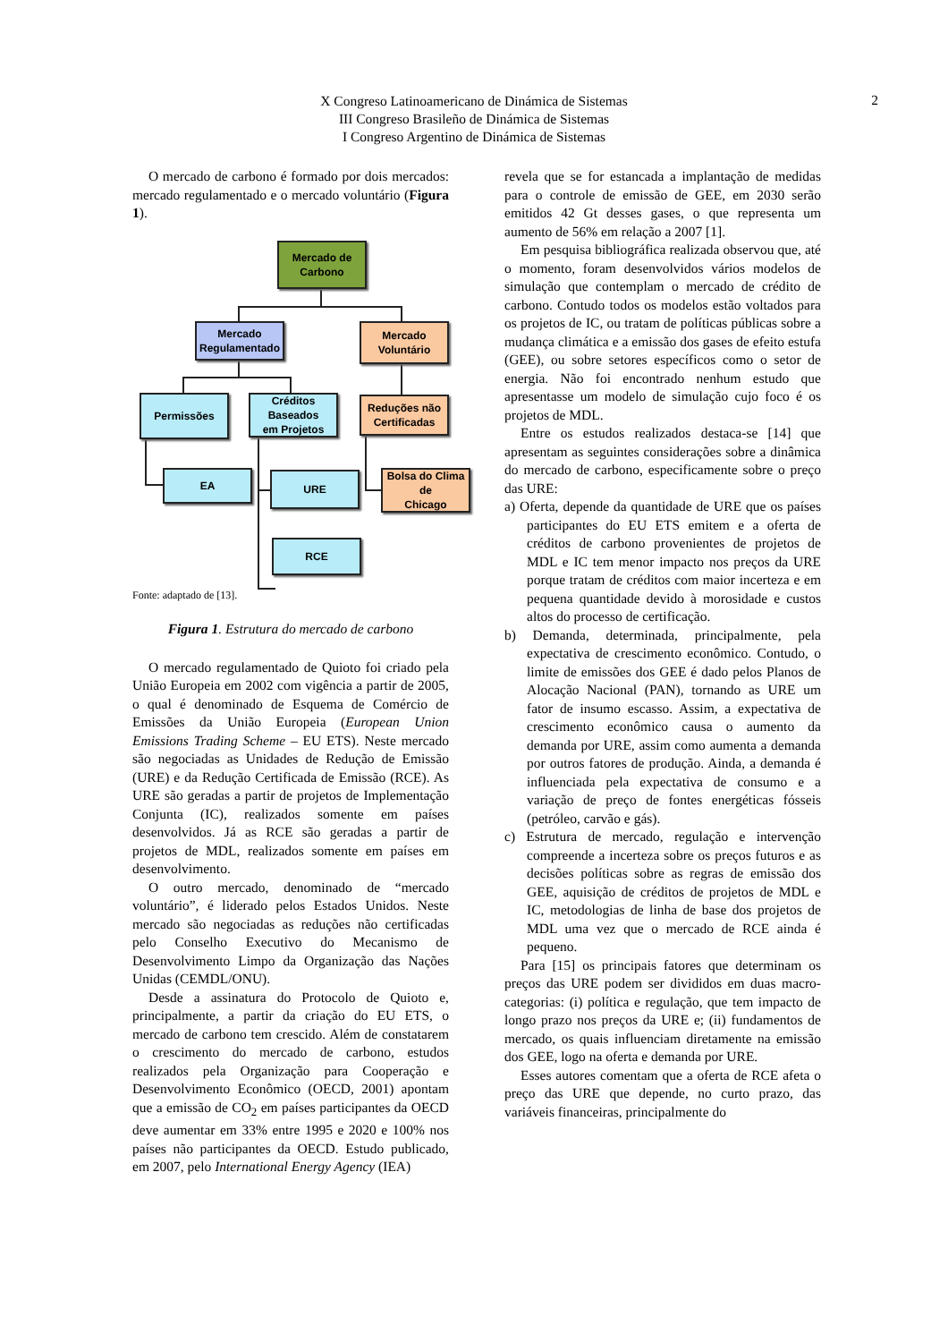2
X Congreso Latinoamericano de Dinámica de Sistemas
III Congreso Brasileño de Dinámica de Sistemas
I Congreso Argentino de Dinámica de Sistemas
O mercado de carbono é formado por dois mercados: mercado regulamentado e o mercado voluntário (Figura 1).
Mercado de
Carbono
Mercado
Regulamentado
Mercado
Voluntário
Permissões
Créditos Baseados
em Projetos
Reduções não
Certificadas
EA URE
Bolsa do Clima de
Chicago
RCE
Fonte: adaptado de [13].
Figura 1. Estrutura do mercado de carbono
O mercado regulamentado de Quioto foi criado pela União Europeia em 2002 com vigência a partir de 2005, o qual é denominado de Esquema de Comércio de Emissões da União Europeia (European Union Emissions Trading Scheme – EU ETS). Neste mercado são negociadas as Unidades de Redução de Emissão (URE) e da Redução Certificada de Emissão (RCE). As URE são geradas a partir de projetos de Implementação Conjunta (IC), realizados somente em países desenvolvidos. Já as RCE são geradas a partir de projetos de MDL, realizados somente em países em desenvolvimento.
O outro mercado, denominado de “mercado voluntário”, é liderado pelos Estados Unidos. Neste mercado são negociadas as reduções não certificadas pelo Conselho Executivo do Mecanismo de Desenvolvimento Limpo da Organização das Nações Unidas (CEMDL/ONU).
Desde a assinatura do Protocolo de Quioto e, principalmente, a partir da criação do EU ETS, o mercado de carbono tem crescido. Além de constatarem o crescimento do mercado de carbono, estudos realizados pela Organização para Cooperação e Desenvolvimento Econômico (OECD, 2001) apontam que a emissão de CO<sub>2</sub> em países participantes da OECD deve aumentar em 33% entre 1995 e 2020 e 100% nos países não participantes da OECD. Estudo publicado, em 2007, pelo International Energy Agency (IEA)
revela que se for estancada a implantação de medidas para o controle de emissão de GEE, em 2030 serão emitidos 42 Gt desses gases, o que representa um aumento de 56% em relação a 2007 [1].
Em pesquisa bibliográfica realizada observou que, até o momento, foram desenvolvidos vários modelos de simulação que contemplam o mercado de crédito de carbono. Contudo todos os modelos estão voltados para os projetos de IC, ou tratam de políticas públicas sobre a mudança climática e a emissão dos gases de efeito estufa (GEE), ou sobre setores específicos como o setor de energia. Não foi encontrado nenhum estudo que apresentasse um modelo de simulação cujo foco é os projetos de MDL.
Entre os estudos realizados destaca-se [14] que apresentam as seguintes considerações sobre a dinâmica do mercado de carbono, especificamente sobre o preço das URE:
a) Oferta, depende da quantidade de URE que os países participantes do EU ETS emitem e a oferta de créditos de carbono provenientes de projetos de MDL e IC tem menor impacto nos preços da URE porque tratam de créditos com maior incerteza e em pequena quantidade devido à morosidade e custos altos do processo de certificação.
b) Demanda, determinada, principalmente, pela expectativa de crescimento econômico. Contudo, o limite de emissões dos GEE é dado pelos Planos de Alocação Nacional (PAN), tornando as URE um fator de insumo escasso. Assim, a expectativa de crescimento econômico causa o aumento da demanda por URE, assim como aumenta a demanda por outros fatores de produção. Ainda, a demanda é influenciada pela expectativa de consumo e a variação de preço de fontes energéticas fósseis (petróleo, carvão e gás).
c) Estrutura de mercado, regulação e intervenção compreende a incerteza sobre os preços futuros e as decisões políticas sobre as regras de emissão dos GEE, aquisição de créditos de projetos de MDL e IC, metodologias de linha de base dos projetos de MDL uma vez que o mercado de RCE ainda é pequeno.
Para [15] os principais fatores que determinam os preços das URE podem ser divididos em duas macro-categorias: (i) política e regulação, que tem impacto de longo prazo nos preços da URE e; (ii) fundamentos de mercado, os quais influenciam diretamente na emissão dos GEE, logo na oferta e demanda por URE.
Esses autores comentam que a oferta de RCE afeta o preço das URE que depende, no curto prazo, das variáveis financeiras, principalmente do